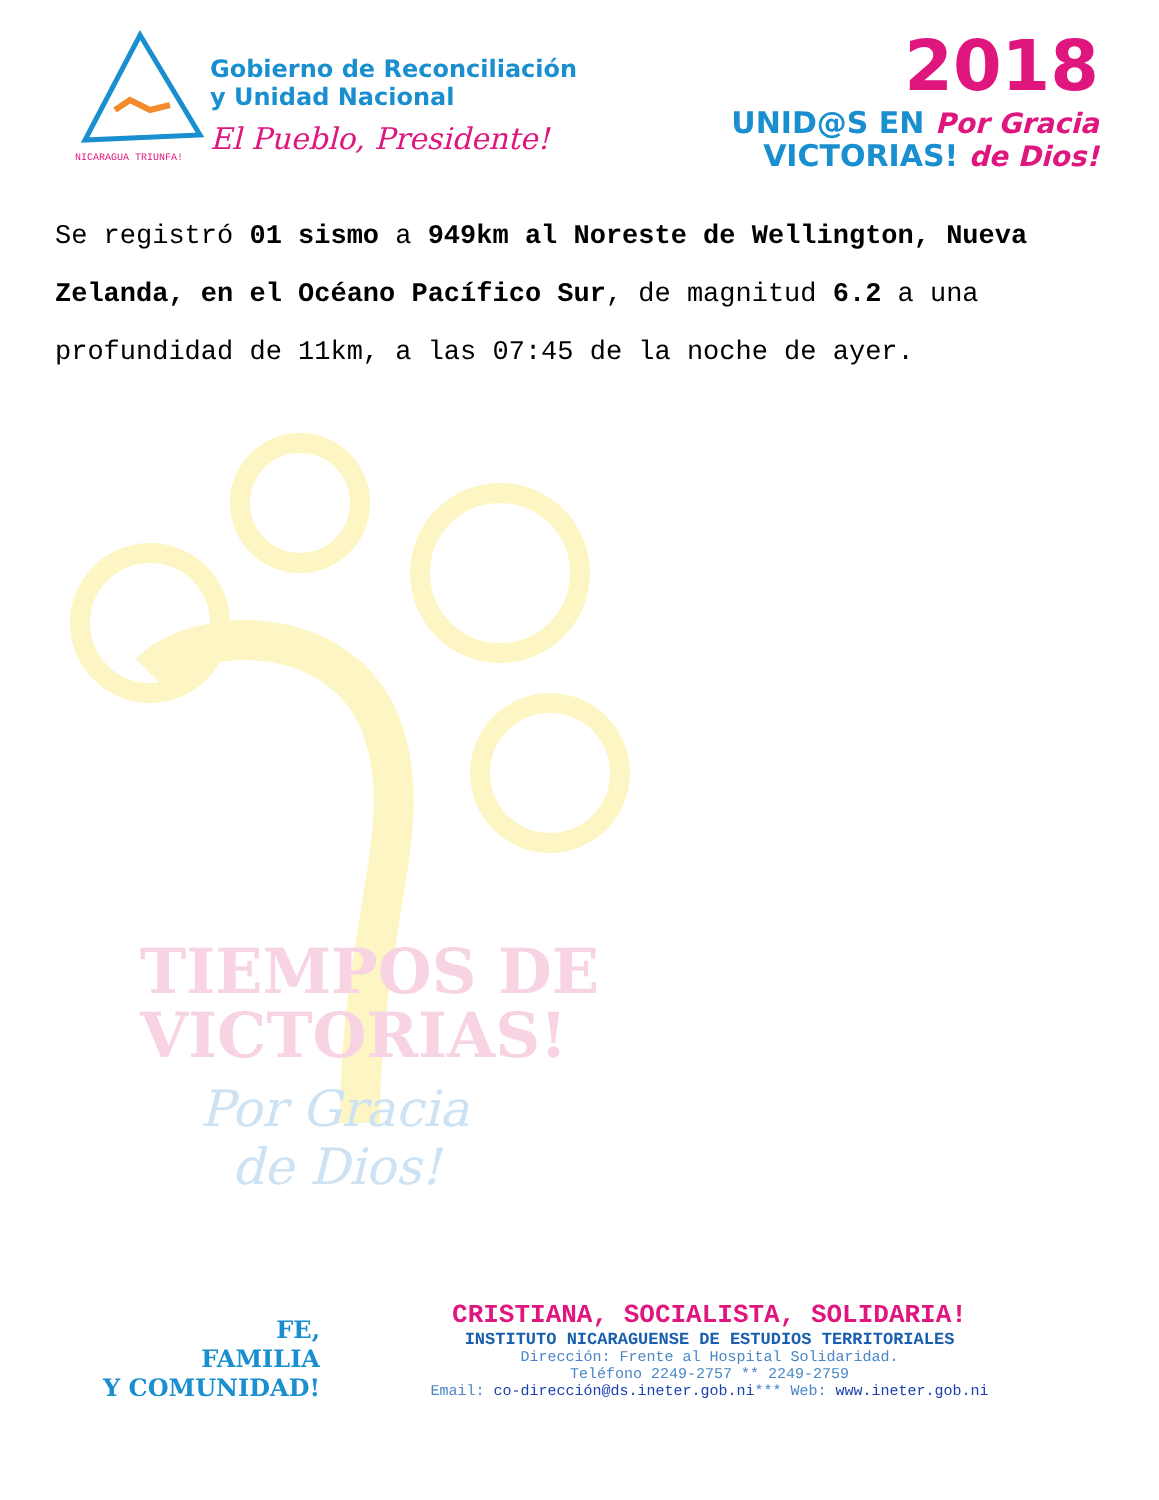NICARAGUA TRIUNFA!
Gobierno de Reconciliación
y Unidad Nacional
El Pueblo, Presidente!
2018
UNID@S EN Por Gracia
VICTORIAS! de Dios!
Se registró 01 sismo a 949km al Noreste de Wellington, Nueva Zelanda, en el Océano Pacífico Sur, de magnitud 6.2 a una profundidad de 11km, a las 07:45 de la noche de ayer.
TIEMPOS DE
VICTORIAS!
Por Gracia
de Dios!
FE,
FAMILIA
Y COMUNIDAD!
CRISTIANA, SOCIALISTA, SOLIDARIA!
INSTITUTO NICARAGUENSE DE ESTUDIOS TERRITORIALES
Dirección: Frente al Hospital Solidaridad.
Teléfono 2249-2757 ** 2249-2759
Email: co-dirección@ds.ineter.gob.ni*** Web: www.ineter.gob.ni